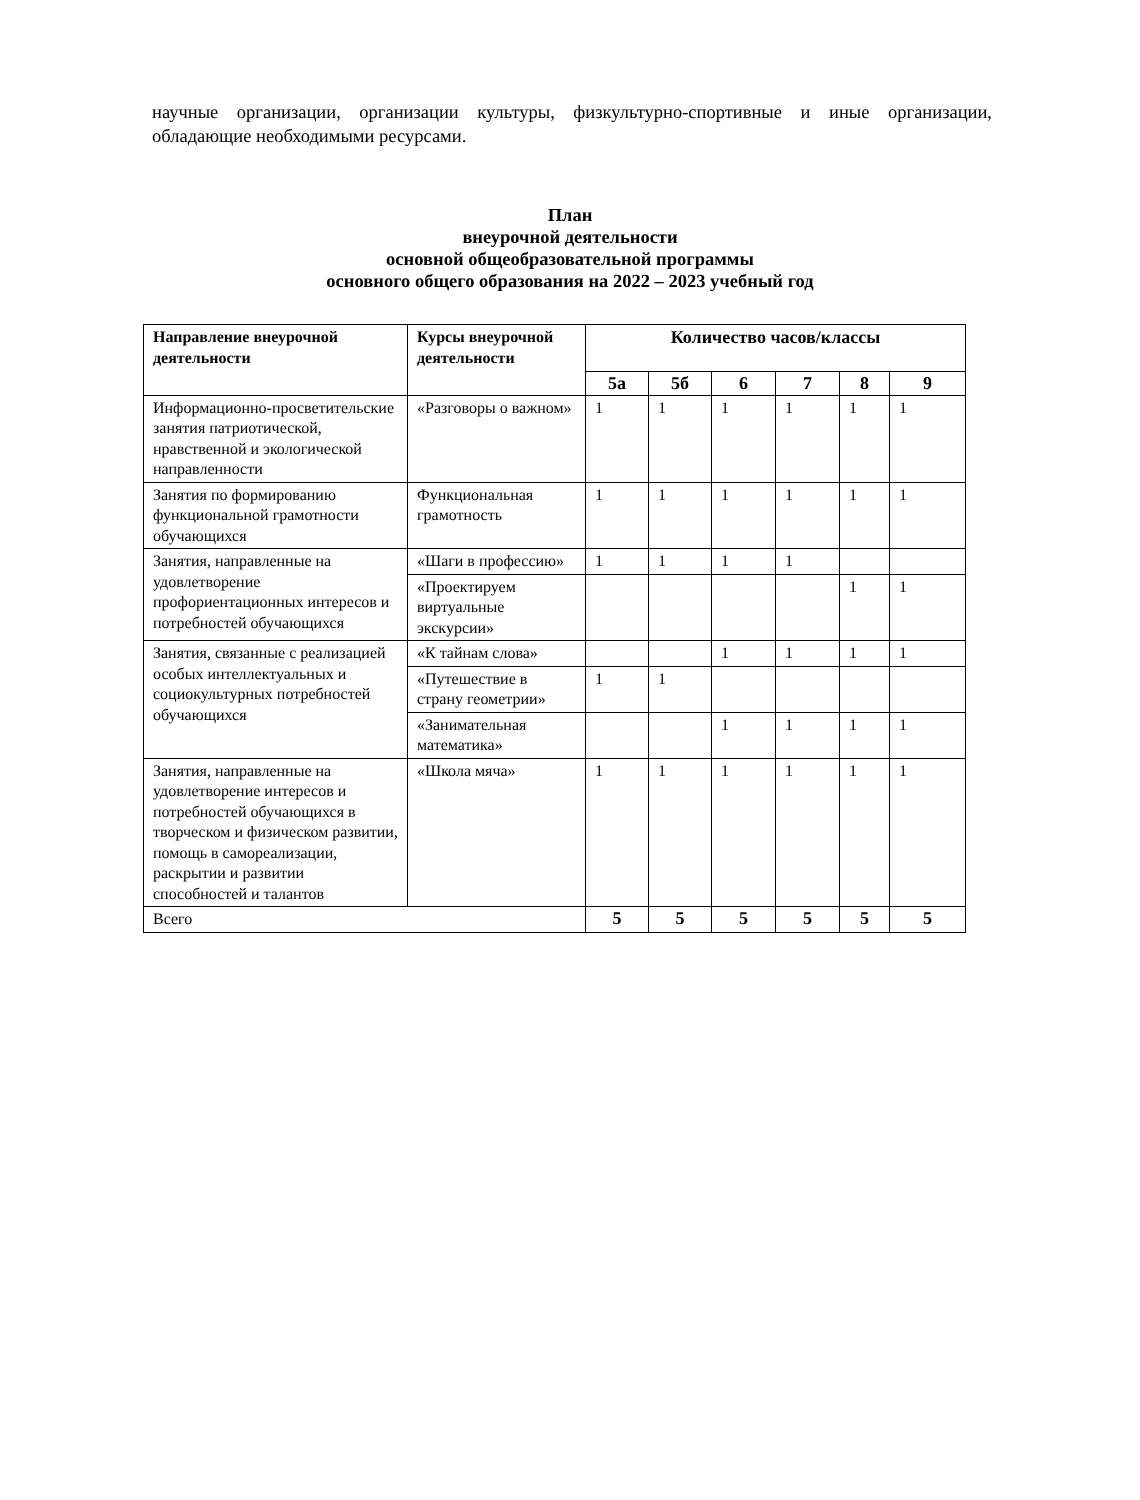научные организации, организации культуры, физкультурно-спортивные и иные организации, обладающие необходимыми ресурсами.
План
внеурочной деятельности
основной общеобразовательной программы
основного общего образования на 2022 – 2023 учебный год
| Направление внеурочной деятельности | Курсы внеурочной деятельности | Количество часов/классы | | | | | |
| --- | --- | --- | --- | --- | --- | --- | --- |
| | | 5а | 5б | 6 | 7 | 8 | 9 |
| Информационно-просветительские занятия патриотической, нравственной и экологической направленности | «Разговоры о важном» | 1 | 1 | 1 | 1 | 1 | 1 |
| Занятия по формированию функциональной грамотности обучающихся | Функциональная грамотность | 1 | 1 | 1 | 1 | 1 | 1 |
| Занятия, направленные на удовлетворение профориентационных интересов и потребностей обучающихся | «Шаги в профессию» | 1 | 1 | 1 | 1 | | |
| | «Проектируем виртуальные экскурсии» | | | | | 1 | 1 |
| Занятия, связанные с реализацией особых интеллектуальных и социокультурных потребностей обучающихся | «К тайнам слова» | | | 1 | 1 | 1 | 1 |
| | «Путешествие в страну геометрии» | 1 | 1 | | | | |
| | «Занимательная математика» | | | 1 | 1 | 1 | 1 |
| Занятия, направленные на удовлетворение интересов и потребностей обучающихся в творческом и физическом развитии, помощь в самореализации, раскрытии и развитии способностей и талантов | «Школа мяча» | 1 | 1 | 1 | 1 | 1 | 1 |
| Всего | | 5 | 5 | 5 | 5 | 5 | 5 |